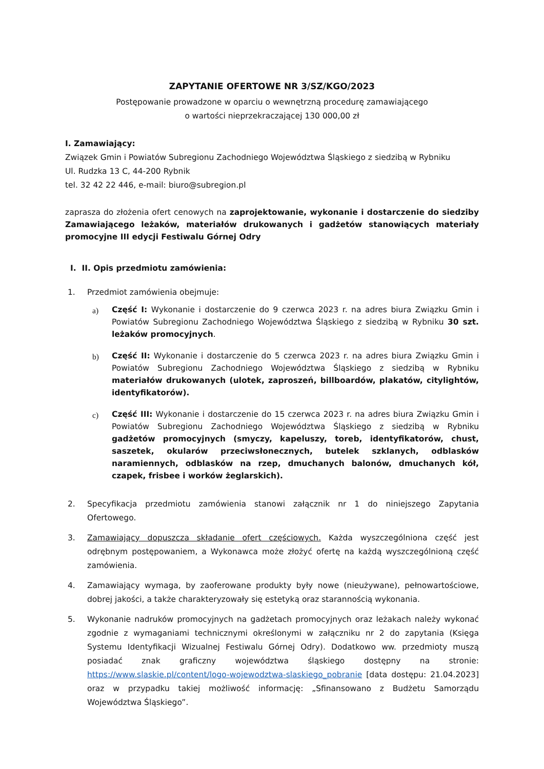ZAPYTANIE OFERTOWE NR 3/SZ/KGO/2023
Postępowanie prowadzone w oparciu o wewnętrzną procedurę zamawiającego
o wartości nieprzekraczającej 130 000,00 zł
I. Zamawiający:
Związek Gmin i Powiatów Subregionu Zachodniego Województwa Śląskiego z siedzibą w Rybniku
Ul. Rudzka 13 C, 44-200 Rybnik
tel. 32 42 22 446, e-mail: biuro@subregion.pl
zaprasza do złożenia ofert cenowych na zaprojektowanie, wykonanie i dostarczenie do siedziby Zamawiającego leżaków, materiałów drukowanych i gadżetów stanowiących materiały promocyjne III edycji Festiwalu Górnej Odry
I. II. Opis przedmiotu zamówienia:
1. Przedmiot zamówienia obejmuje:
a)
Część I: Wykonanie i dostarczenie do 9 czerwca 2023 r. na adres biura Związku Gmin i Powiatów Subregionu Zachodniego Województwa Śląskiego z siedzibą w Rybniku 30 szt. leżaków promocyjnych.
b)
Część II: Wykonanie i dostarczenie do 5 czerwca 2023 r. na adres biura Związku Gmin i Powiatów Subregionu Zachodniego Województwa Śląskiego z siedzibą w Rybniku materiałów drukowanych (ulotek, zaproszeń, billboardów, plakatów, citylightów, identyfikatorów).
c)
Część III: Wykonanie i dostarczenie do 15 czerwca 2023 r. na adres biura Związku Gmin i Powiatów Subregionu Zachodniego Województwa Śląskiego z siedzibą w Rybniku gadżetów promocyjnych (smyczy, kapeluszy, toreb, identyfikatorów, chust, saszetek, okularów przeciwsłonecznych, butelek szklanych, odblasków naramiennych, odblasków na rzep, dmuchanych balonów, dmuchanych kół, czapek, frisbee i worków żeglarskich).
2. Specyfikacja przedmiotu zamówienia stanowi załącznik nr 1 do niniejszego Zapytania Ofertowego.
3. Zamawiający dopuszcza składanie ofert częściowych. Każda wyszczególniona część jest odrębnym postępowaniem, a Wykonawca może złożyć ofertę na każdą wyszczególnioną część zamówienia.
4. Zamawiający wymaga, by zaoferowane produkty były nowe (nieużywane), pełnowartościowe, dobrej jakości, a także charakteryzowały się estetyką oraz starannością wykonania.
5. Wykonanie nadruków promocyjnych na gadżetach promocyjnych oraz leżakach należy wykonać zgodnie z wymaganiami technicznymi określonymi w załączniku nr 2 do zapytania (Księga Systemu Identyfikacji Wizualnej Festiwalu Górnej Odry). Dodatkowo ww. przedmioty muszą posiadać znak graficzny województwa śląskiego dostępny na stronie: https://www.slaskie.pl/content/logo-wojewodztwa-slaskiego_pobranie [data dostępu: 21.04.2023] oraz w przypadku takiej możliwość informację: „Sfinansowano z Budżetu Samorządu Województwa Śląskiego”.